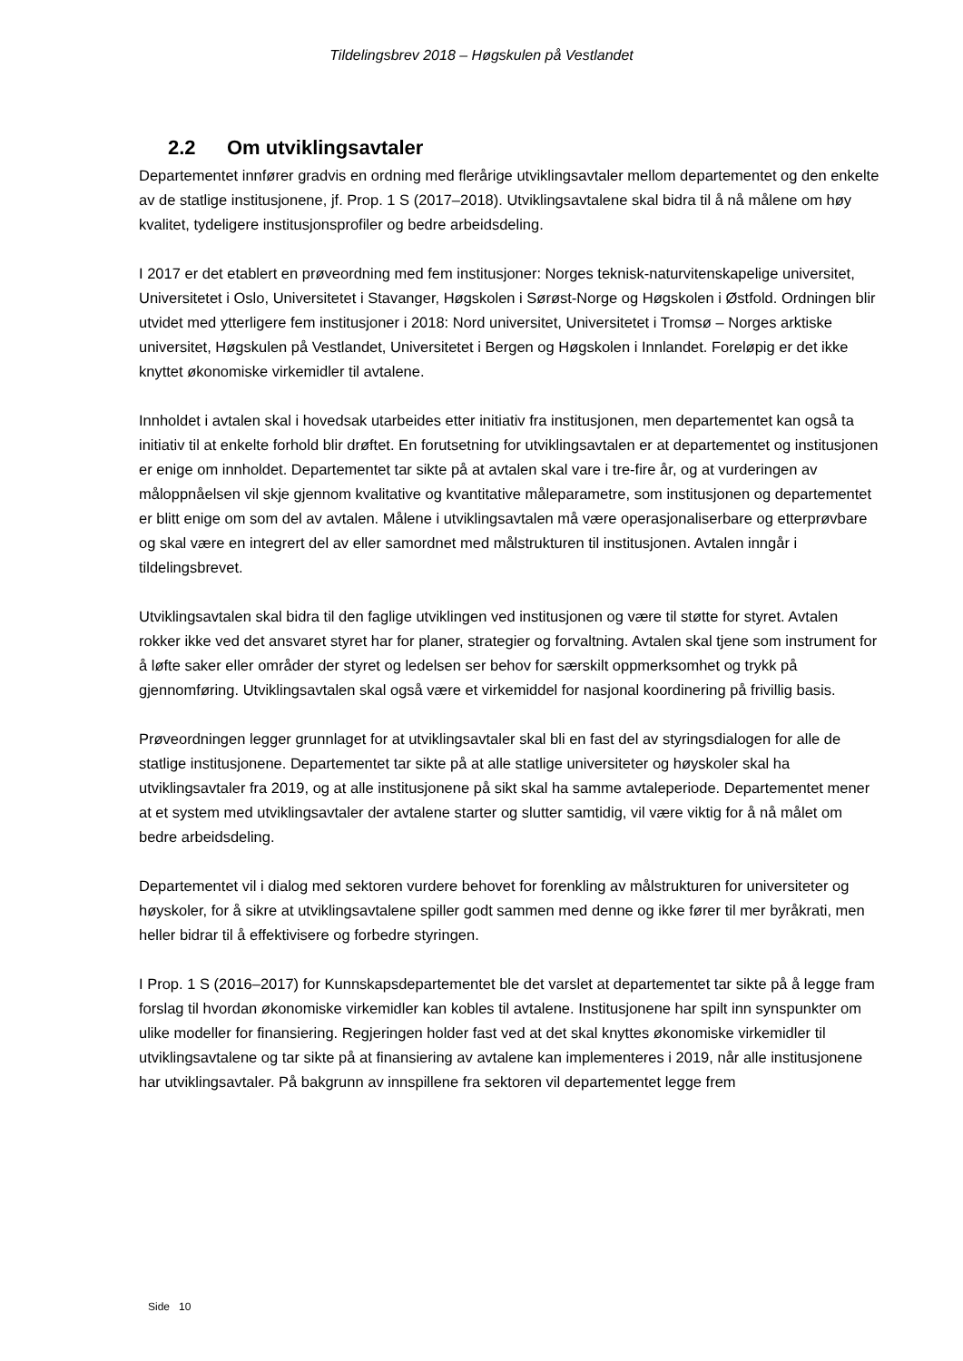Tildelingsbrev 2018 – Høgskulen på Vestlandet
2.2 Om utviklingsavtaler
Departementet innfører gradvis en ordning med flerårige utviklingsavtaler mellom departementet og den enkelte av de statlige institusjonene, jf. Prop. 1 S (2017–2018). Utviklingsavtalene skal bidra til å nå målene om høy kvalitet, tydeligere institusjonsprofiler og bedre arbeidsdeling.
I 2017 er det etablert en prøveordning med fem institusjoner: Norges teknisk-naturvitenskapelige universitet, Universitetet i Oslo, Universitetet i Stavanger, Høgskolen i Sørøst-Norge og Høgskolen i Østfold. Ordningen blir utvidet med ytterligere fem institusjoner i 2018: Nord universitet, Universitetet i Tromsø – Norges arktiske universitet, Høgskulen på Vestlandet, Universitetet i Bergen og Høgskolen i Innlandet. Foreløpig er det ikke knyttet økonomiske virkemidler til avtalene.
Innholdet i avtalen skal i hovedsak utarbeides etter initiativ fra institusjonen, men departementet kan også ta initiativ til at enkelte forhold blir drøftet. En forutsetning for utviklingsavtalen er at departementet og institusjonen er enige om innholdet. Departementet tar sikte på at avtalen skal vare i tre-fire år, og at vurderingen av måloppnåelsen vil skje gjennom kvalitative og kvantitative måleparametre, som institusjonen og departementet er blitt enige om som del av avtalen. Målene i utviklingsavtalen må være operasjonaliserbare og etterprøvbare og skal være en integrert del av eller samordnet med målstrukturen til institusjonen. Avtalen inngår i tildelingsbrevet.
Utviklingsavtalen skal bidra til den faglige utviklingen ved institusjonen og være til støtte for styret. Avtalen rokker ikke ved det ansvaret styret har for planer, strategier og forvaltning. Avtalen skal tjene som instrument for å løfte saker eller områder der styret og ledelsen ser behov for særskilt oppmerksomhet og trykk på gjennomføring. Utviklingsavtalen skal også være et virkemiddel for nasjonal koordinering på frivillig basis.
Prøveordningen legger grunnlaget for at utviklingsavtaler skal bli en fast del av styringsdialogen for alle de statlige institusjonene. Departementet tar sikte på at alle statlige universiteter og høyskoler skal ha utviklingsavtaler fra 2019, og at alle institusjonene på sikt skal ha samme avtaleperiode. Departementet mener at et system med utviklingsavtaler der avtalene starter og slutter samtidig, vil være viktig for å nå målet om bedre arbeidsdeling.
Departementet vil i dialog med sektoren vurdere behovet for forenkling av målstrukturen for universiteter og høyskoler, for å sikre at utviklingsavtalene spiller godt sammen med denne og ikke fører til mer byråkrati, men heller bidrar til å effektivisere og forbedre styringen.
I Prop. 1 S (2016–2017) for Kunnskapsdepartementet ble det varslet at departementet tar sikte på å legge fram forslag til hvordan økonomiske virkemidler kan kobles til avtalene. Institusjonene har spilt inn synspunkter om ulike modeller for finansiering. Regjeringen holder fast ved at det skal knyttes økonomiske virkemidler til utviklingsavtalene og tar sikte på at finansiering av avtalene kan implementeres i 2019, når alle institusjonene har utviklingsavtaler. På bakgrunn av innspillene fra sektoren vil departementet legge frem
Side 10